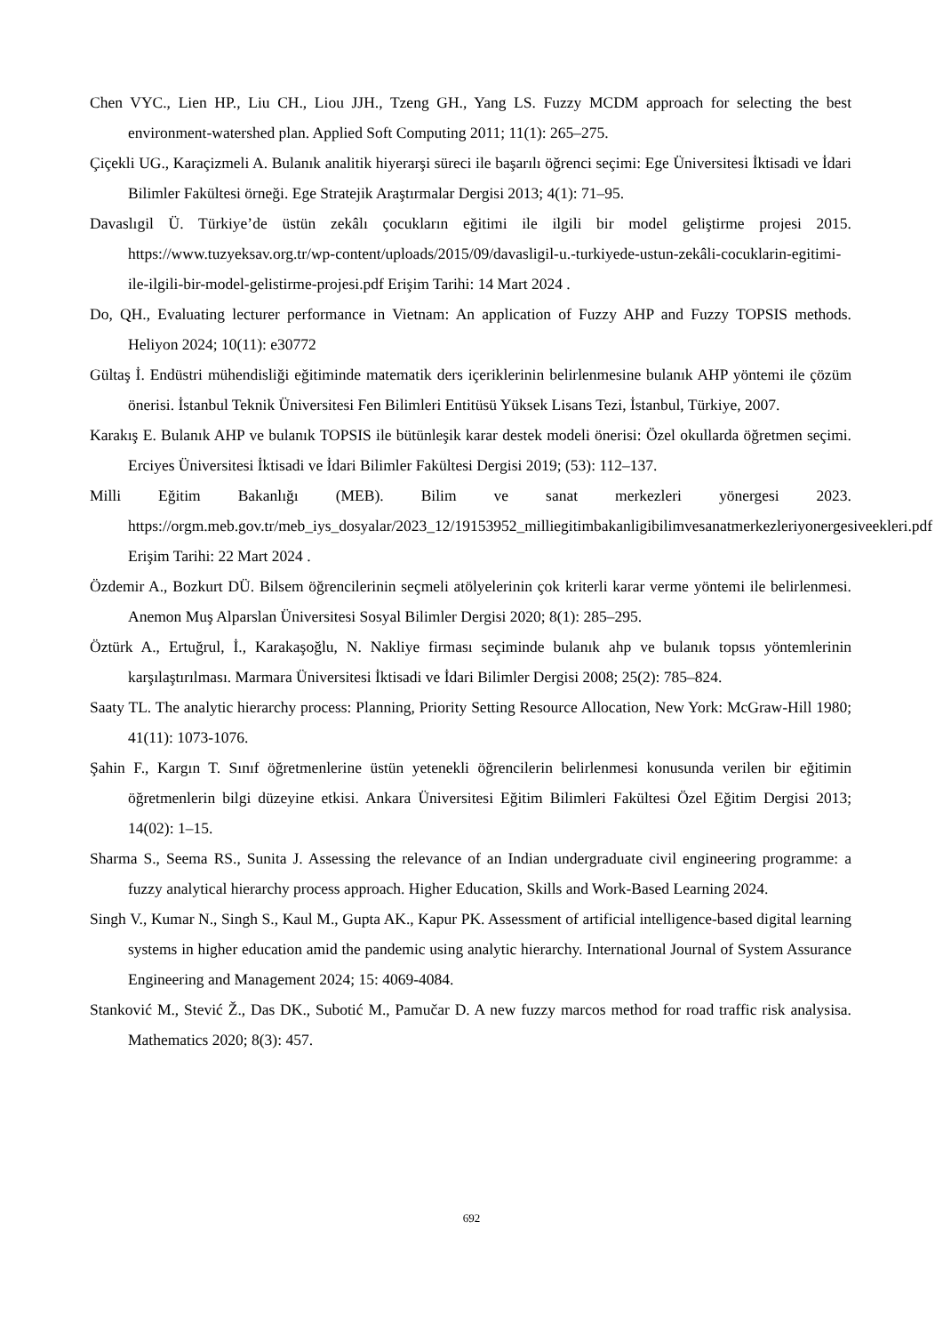Chen VYC., Lien HP., Liu CH., Liou JJH., Tzeng GH., Yang LS. Fuzzy MCDM approach for selecting the best environment-watershed plan. Applied Soft Computing 2011; 11(1): 265–275.
Çiçekli UG., Karaçizmeli A. Bulanık analitik hiyerarşi süreci ile başarılı öğrenci seçimi: Ege Üniversitesi İktisadi ve İdari Bilimler Fakültesi örneği. Ege Stratejik Araştırmalar Dergisi 2013; 4(1): 71–95.
Davaslıgil Ü. Türkiye’de üstün zekâlı çocukların eğitimi ile ilgili bir model geliştirme projesi 2015. https://www.tuzyeksav.org.tr/wp-content/uploads/2015/09/davasligil-u.-turkiyede-ustun-zekâli-cocuklarin-egitimi-ile-ilgili-bir-model-gelistirme-projesi.pdf Erişim Tarihi: 14 Mart 2024 .
Do, QH., Evaluating lecturer performance in Vietnam: An application of Fuzzy AHP and Fuzzy TOPSIS methods. Heliyon 2024; 10(11): e30772
Gültaş İ. Endüstri mühendisliği eğitiminde matematik ders içeriklerinin belirlenmesine bulanık AHP yöntemi ile çözüm önerisi. İstanbul Teknik Üniversitesi Fen Bilimleri Entitüsü Yüksek Lisans Tezi, İstanbul, Türkiye, 2007.
Karakış E. Bulanık AHP ve bulanık TOPSIS ile bütünleşik karar destek modeli önerisi: Özel okullarda öğretmen seçimi. Erciyes Üniversitesi İktisadi ve İdari Bilimler Fakültesi Dergisi 2019; (53): 112–137.
Milli Eğitim Bakanlığı (MEB). Bilim ve sanat merkezleri yönergesi 2023. https://orgm.meb.gov.tr/meb_iys_dosyalar/2023_12/19153952_milliegitimbakanligibilimvesanatmerkezleriyonergesiveekleri.pdf Erişim Tarihi: 22 Mart 2024 .
Özdemir A., Bozkurt DÜ. Bilsem öğrencilerinin seçmeli atölyelerinin çok kriterli karar verme yöntemi ile belirlenmesi. Anemon Muş Alparslan Üniversitesi Sosyal Bilimler Dergisi 2020; 8(1): 285–295.
Öztürk A., Ertuğrul, İ., Karakaşoğlu, N. Nakliye firması seçiminde bulanık ahp ve bulanık topsıs yöntemlerinin karşılaştırılması. Marmara Üniversitesi İktisadi ve İdari Bilimler Dergisi 2008; 25(2): 785–824.
Saaty TL. The analytic hierarchy process: Planning, Priority Setting Resource Allocation, New York: McGraw-Hill 1980; 41(11): 1073-1076.
Şahin F., Kargın T. Sınıf öğretmenlerine üstün yetenekli öğrencilerin belirlenmesi konusunda verilen bir eğitimin öğretmenlerin bilgi düzeyine etkisi. Ankara Üniversitesi Eğitim Bilimleri Fakültesi Özel Eğitim Dergisi 2013; 14(02): 1–15.
Sharma S., Seema RS., Sunita J. Assessing the relevance of an Indian undergraduate civil engineering programme: a fuzzy analytical hierarchy process approach. Higher Education, Skills and Work-Based Learning 2024.
Singh V., Kumar N., Singh S., Kaul M., Gupta AK., Kapur PK. Assessment of artificial intelligence-based digital learning systems in higher education amid the pandemic using analytic hierarchy. International Journal of System Assurance Engineering and Management 2024; 15: 4069-4084.
Stanković M., Stević Ž., Das DK., Subotić M., Pamučar D. A new fuzzy marcos method for road traffic risk analysisa. Mathematics 2020; 8(3): 457.
692